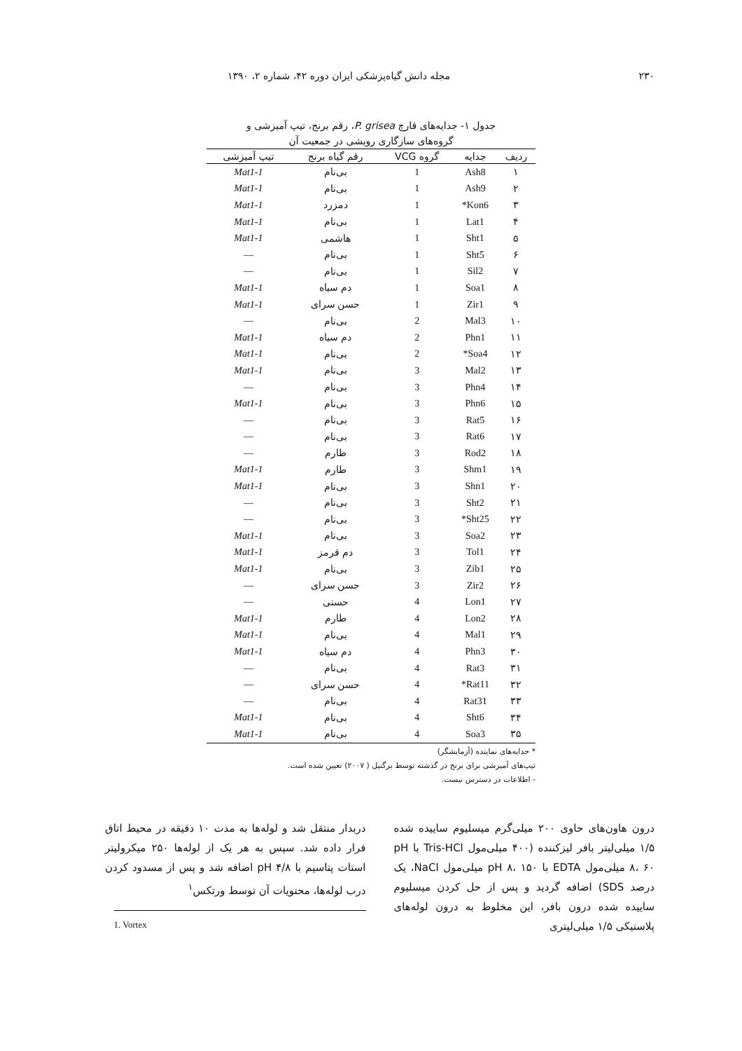۲۳۰ مجله دانش گیاه‌پزشکی ایران دوره ۴۲، شماره ۲، ۱۳۹۰
جدول ۱- جدایه‌های قارچ P. grisea، رقم برنج، تیپ آمیزشی و
گروه‌های سازگاری رویشی در جمعیت آن
| ردیف | جدایه | گروه VCG | رقم گیاه برنج | تیپ آمیزشی |
| --- | --- | --- | --- | --- |
| ۱ | Ash8 | 1 | بی‌نام | Mat1-1 |
| ۲ | Ash9 | 1 | بی‌نام | Mat1-1 |
| ۳ | Kon6* | 1 | دمزرد | Mat1-1 |
| ۴ | Lat1 | 1 | بی‌نام | Mat1-1 |
| ۵ | Sht1 | 1 | هاشمی | Mat1-1 |
| ۶ | Sht5 | 1 | بی‌نام | — |
| ۷ | Sil2 | 1 | بی‌نام | — |
| ۸ | Soa1 | 1 | دم سیاه | Mat1-1 |
| ۹ | Zir1 | 1 | حسن سرای | Mat1-1 |
| ۱۰ | Mal3 | 2 | بی‌نام | — |
| ۱۱ | Phn1 | 2 | دم سیاه | Mat1-1 |
| ۱۲ | Soa4* | 2 | بی‌نام | Mat1-1 |
| ۱۳ | Mal2 | 3 | بی‌نام | Mat1-1 |
| ۱۴ | Phn4 | 3 | بی‌نام | — |
| ۱۵ | Phn6 | 3 | بی‌نام | Mat1-1 |
| ۱۶ | Rat5 | 3 | بی‌نام | — |
| ۱۷ | Rat6 | 3 | بی‌نام | — |
| ۱۸ | Rod2 | 3 | طارم | — |
| ۱۹ | Shm1 | 3 | طارم | Mat1-1 |
| ۲۰ | Shn1 | 3 | بی‌نام | Mat1-1 |
| ۲۱ | Sht2 | 3 | بی‌نام | — |
| ۲۲ | Sht25* | 3 | بی‌نام | — |
| ۲۳ | Soa2 | 3 | بی‌نام | Mat1-1 |
| ۲۴ | Tol1 | 3 | دم قرمز | Mat1-1 |
| ۲۵ | Zib1 | 3 | بی‌نام | Mat1-1 |
| ۲۶ | Zir2 | 3 | حسن سرای | — |
| ۲۷ | Lon1 | 4 | حسنی | — |
| ۲۸ | Lon2 | 4 | طارم | Mat1-1 |
| ۲۹ | Mal1 | 4 | بی‌نام | Mat1-1 |
| ۳۰ | Phn3 | 4 | دم سیاه | Mat1-1 |
| ۳۱ | Rat3 | 4 | بی‌نام | — |
| ۳۲ | Rat11* | 4 | حسن سرای | — |
| ۳۳ | Rat31 | 4 | بی‌نام | — |
| ۳۴ | Sht6 | 4 | بی‌نام | Mat1-1 |
| ۳۵ | Soa3 | 4 | بی‌نام | Mat1-1 |
* جدایه‌های نماینده (آزمایشگر)
تیپ‌های آمیزشی برای برنج در گذشته توسط برگنیل ( ۲۰۰۷) تعیین شده است.
- اطلاعات در دسترس نیست.
درون هاون‌های حاوی ۲۰۰ میلی‌گرم میسلیوم ساییده شده ۱/۵ میلی‌لیتر بافر لیزکننده (۴۰۰ میلی‌مول Tris-HCl با pH ۸، ۶۰ میلی‌مول EDTA با pH ۸، ۱۵۰ میلی‌مول NaCl، یک درصد SDS) اضافه گردید و پس از حل کردن میسلیوم ساییده شده درون بافر، این مخلوط به درون لوله‌های پلاستیکی ۱/۵ میلی‌لیتری
دربدار منتقل شد و لوله‌ها به مدت ۱۰ دقیقه در محیط اتاق قرار داده شد. سپس به هر یک از لوله‌ها ۲۵۰ میکرولیتر استات پتاسیم با pH ۴/۸ اضافه شد و پس از مسدود کردن درب لوله‌ها، محتویات آن توسط ورتکس<sup>۱</sup>
1. Vortex